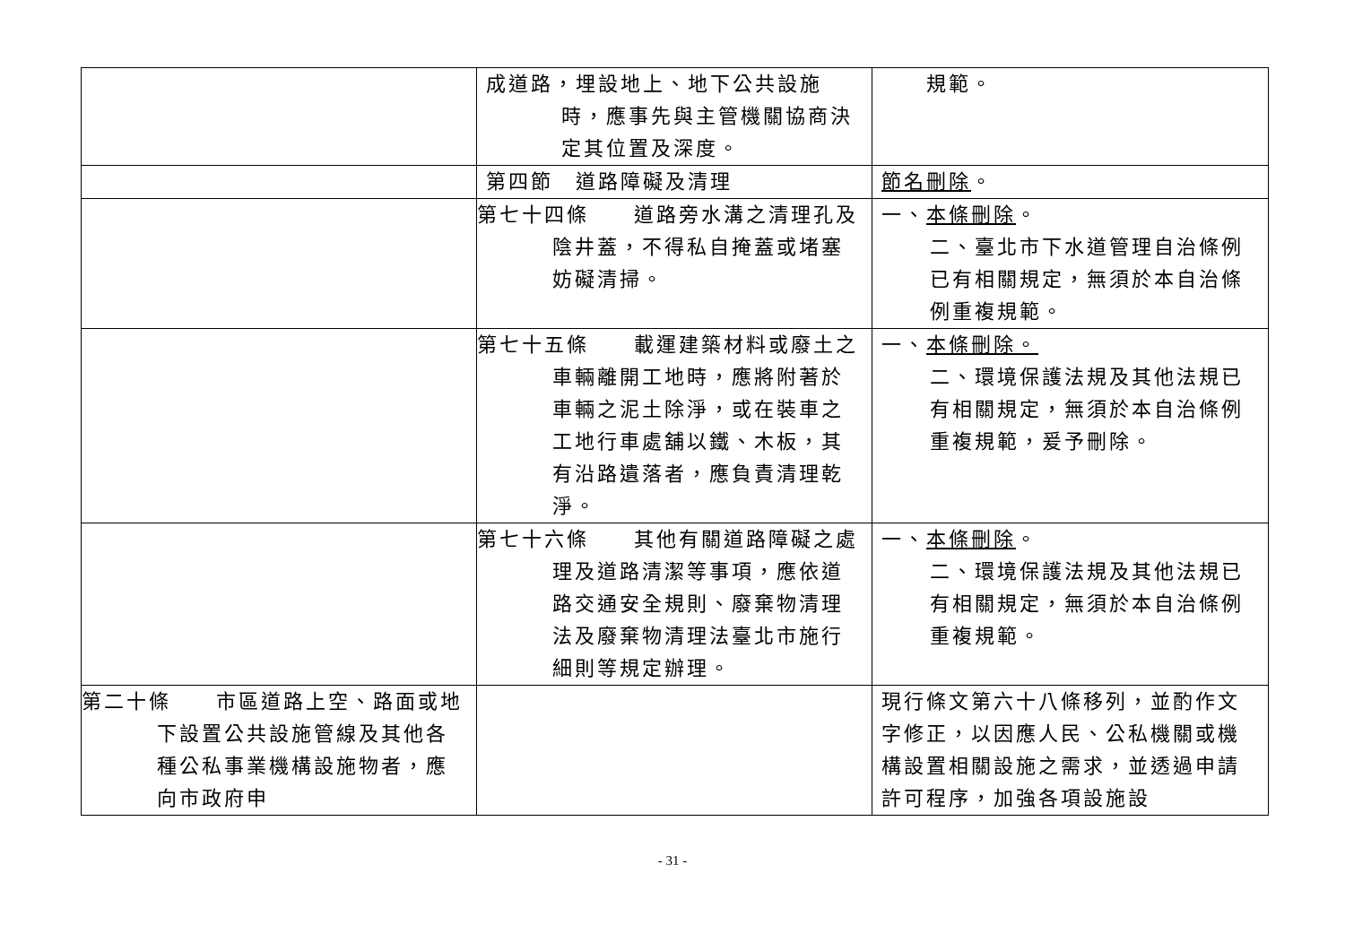| | 成道路，埋設地上、地下公共設施時，應事先與主管機關協商決定其位置及深度。 | 規範。 |
| | 第四節 道路障礙及清理 | 節名刪除 。 |
| | 第七十四條 道路旁水溝之清理孔及陰井蓋，不得私自掩蓋或堵塞妨礙清掃。 | 一、 本條刪除 。 二、臺北市下水道管理自治條例已有相關規定，無須於本自治條例重複規範。 |
| | 第七十五條 載運建築材料或廢土之車輛離開工地時，應將附著於車輛之泥土除淨，或在裝車之工地行車處舖以鐵、木板，其有沿路遺落者，應負責清理乾淨。 | 一、 本條刪除。 二、環境保護法規及其他法規已有相關規定，無須於本自治條例重複規範，爰予刪除。 |
| | 第七十六條 其他有關道路障礙之處理及道路清潔等事項，應依道路交通安全規則、廢棄物清理法及廢棄物清理法臺北市施行細則等規定辦理。 | 一、 本條刪除 。 二、環境保護法規及其他法規已有相關規定，無須於本自治條例重複規範。 |
| 第二十條 市區道路上空、路面或地下設置公共設施管線及其他各種公私事業機構設施物者，應向市政府申 | | 現行條文第六十八條移列，並酌作文字修正，以因應人民、公私機關或機構設置相關設施之需求，並透過申請許可程序，加強各項設施設 |
- 31 -